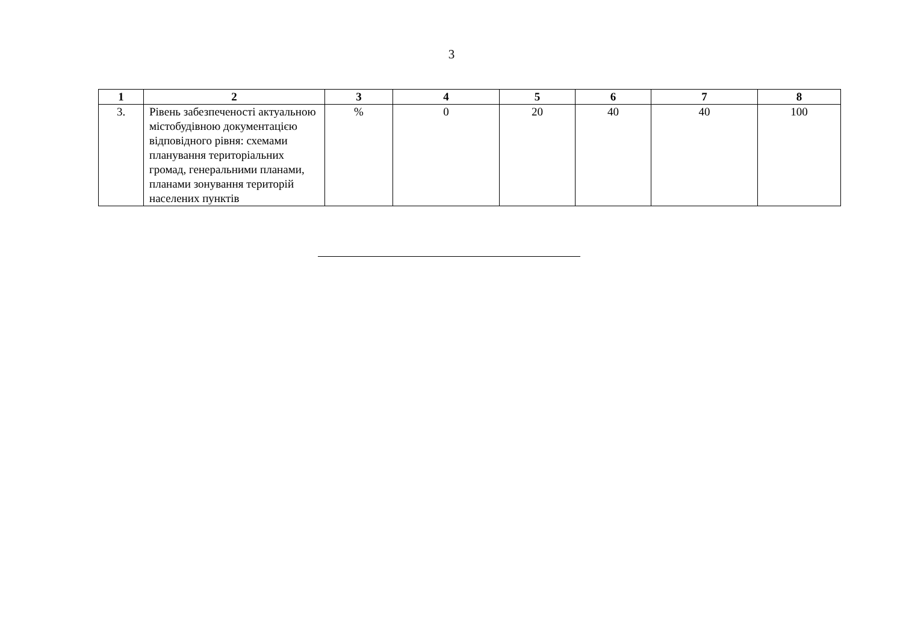3
| 1 | 2 | 3 | 4 | 5 | 6 | 7 | 8 |
| --- | --- | --- | --- | --- | --- | --- | --- |
| 3. | Рівень забезпеченості актуальною містобудівною документацією відповідного рівня: схемами планування територіальних громад, генеральними планами, планами зонування територій населених пунктів | % | 0 | 20 | 40 | 40 | 100 |